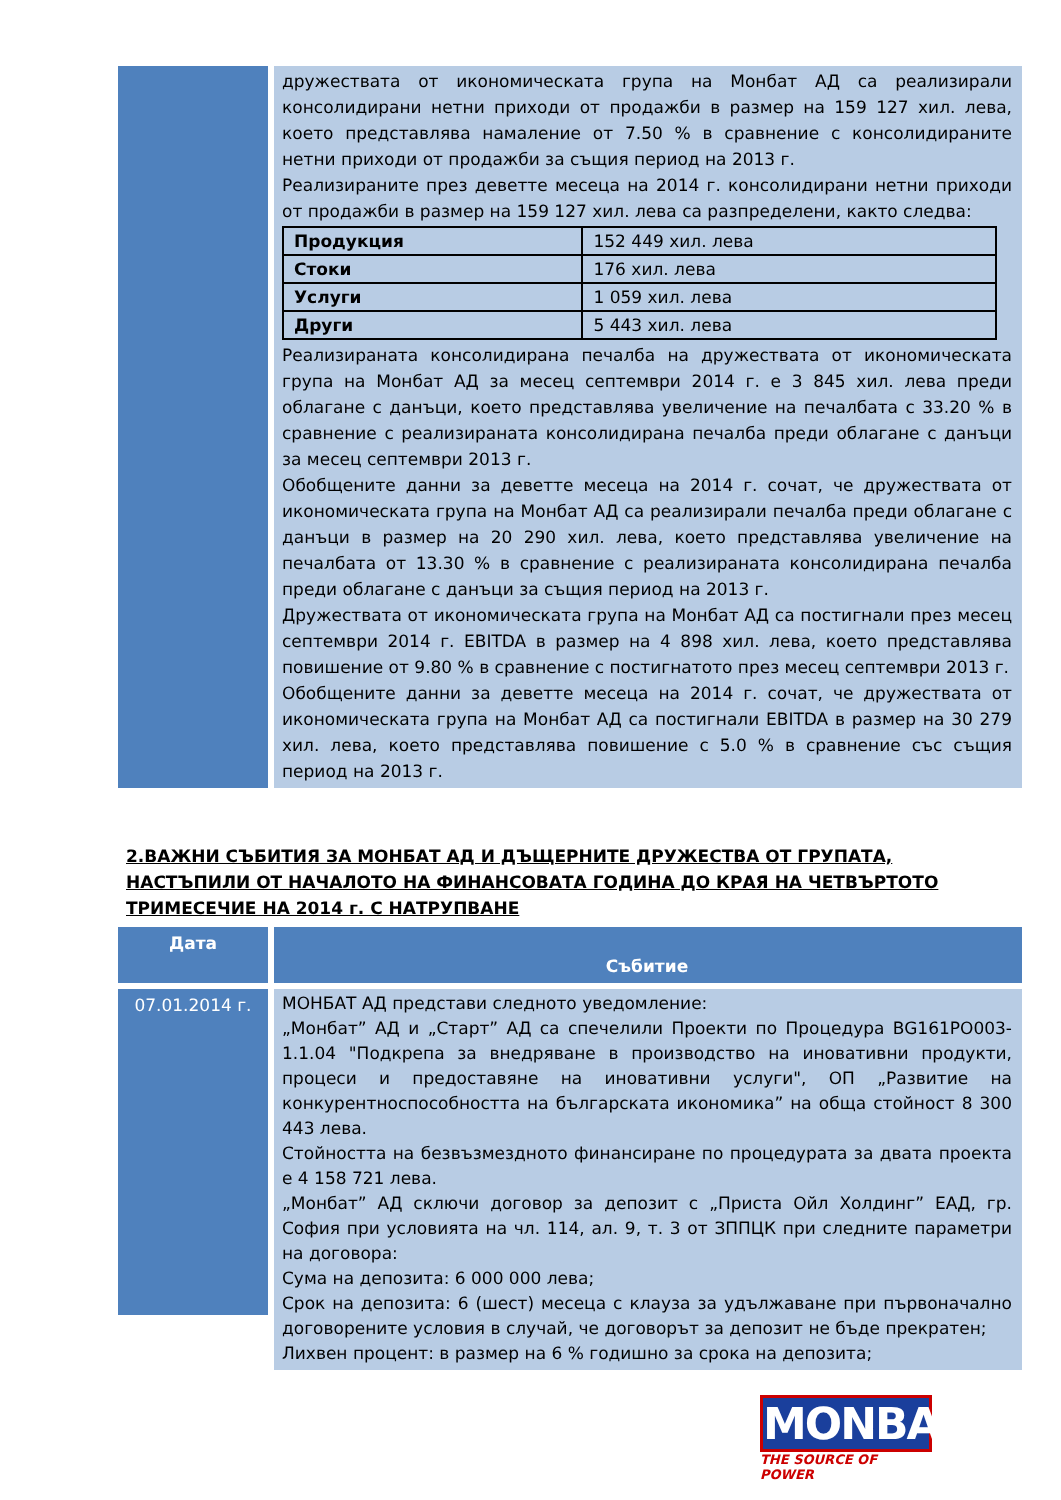дружествата от икономическата група на Монбат АД са реализирали консолидирани нетни приходи от продажби в размер на 159 127 хил. лева, което представлява намаление от 7.50 % в сравнение с консолидираните нетни приходи от продажби за същия период на 2013 г.
Реализираните през деветте месеца на 2014 г. консолидирани нетни приходи от продажби в размер на 159 127 хил. лева са разпределени, както следва:
| Продукция | 152 449 хил. лева |
| Стоки | 176 хил. лева |
| Услуги | 1 059 хил. лева |
| Други | 5 443 хил. лева |
Реализираната консолидирана печалба на дружествата от икономическата група на Монбат АД за месец септември 2014 г. е 3 845 хил. лева преди облагане с данъци, което представлява увеличение на печалбата с 33.20 % в сравнение с реализираната консолидирана печалба преди облагане с данъци за месец септември 2013 г.
Обобщените данни за деветте месеца на 2014 г. сочат, че дружествата от икономическата група на Монбат АД са реализирали печалба преди облагане с данъци в размер на 20 290 хил. лева, което представлява увеличение на печалбата от 13.30 % в сравнение с реализираната консолидирана печалба преди облагане с данъци за същия период на 2013 г.
Дружествата от икономическата група на Монбат АД са постигнали през месец септември 2014 г. EBITDA в размер на 4 898 хил. лева, което представлява повишение от 9.80 % в сравнение с постигнатото през месец септември 2013 г.
Обобщените данни за деветте месеца на 2014 г. сочат, че дружествата от икономическата група на Монбат АД са постигнали EBITDA в размер на 30 279 хил. лева, което представлява повишение с 5.0 % в сравнение със същия период на 2013 г.
2.ВАЖНИ СЪБИТИЯ ЗА МОНБАТ АД И ДЪЩЕРНИТЕ ДРУЖЕСТВА ОТ ГРУПАТА, НАСТЪПИЛИ ОТ НАЧАЛОТО НА ФИНАНСОВАТА ГОДИНА ДО КРАЯ НА ЧЕТВЪРТОТО ТРИМЕСЕЧИЕ НА 2014 г. С НАТРУПВАНЕ
Дата
Събитие
07.01.2014 г.
МОНБАТ АД представи следното уведомление:
„Монбат” АД и „Старт” АД са спечелили Проекти по Процедура BG161PO003-1.1.04 "Подкрепа за внедряване в производство на иновативни продукти, процеси и предоставяне на иновативни услуги", ОП „Развитие на конкурентноспособността на българската икономика” на обща стойност 8 300 443 лева.
Стойността на безвъзмездното финансиране по процедурата за двата проекта е 4 158 721 лева.
„Монбат” АД сключи договор за депозит с „Приста Ойл Холдинг” ЕАД, гр. София при условията на чл. 114, ал. 9, т. 3 от ЗППЦК при следните параметри на договора:
Сума на депозита: 6 000 000 лева;
Срок на депозита: 6 (шест) месеца с клауза за удължаване при първоначално договорените условия в случай, че договорът за депозит не бъде прекратен;
Лихвен процент: в размер на 6 % годишно за срока на депозита;
MONBAT
THE SOURCE OF POWER